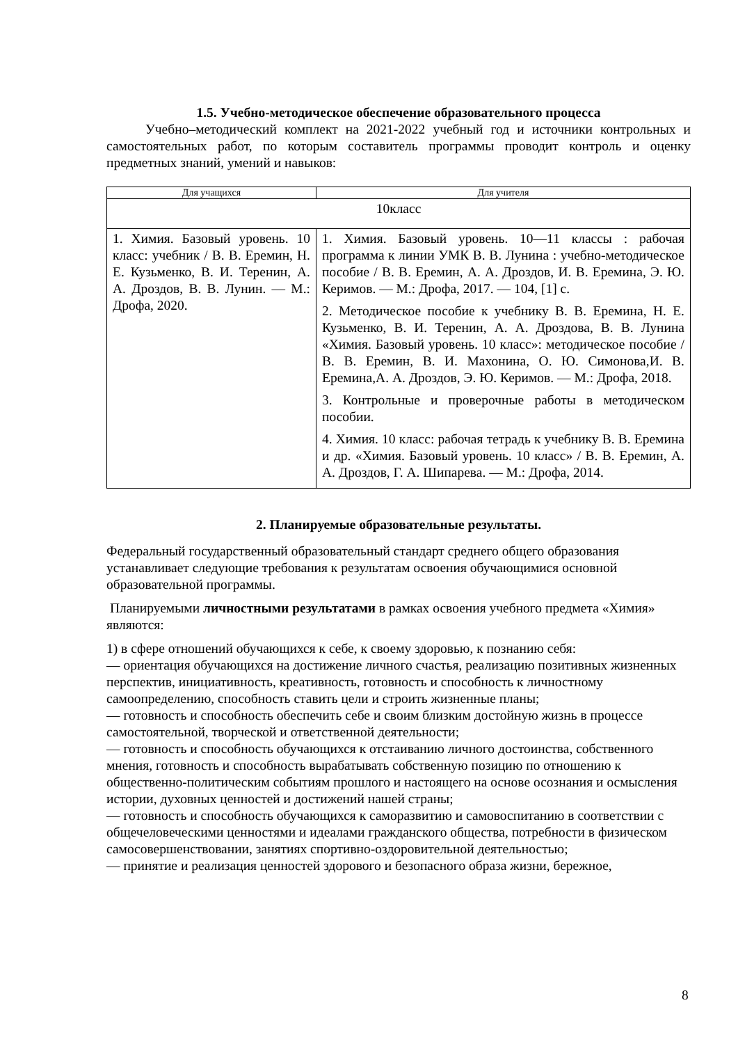1.5. Учебно-методическое обеспечение образовательного процесса
Учебно–методический комплект на 2021-2022 учебный год и источники контрольных и самостоятельных работ, по которым составитель программы проводит контроль и оценку предметных знаний, умений и навыков:
| Для учащихся | Для учителя |
| --- | --- |
| 10класс | |
| 1. Химия. Базовый уровень. 10 класс: учебник / В. В. Еремин, Н. Е. Кузьменко, В. И. Теренин, А. А. Дроздов, В. В. Лунин. — М.: Дрофа, 2020. | 1. Химия. Базовый уровень. 10—11 классы : рабочая программа к линии УМК В. В. Лунина : учебно-методическое пособие / В. В. Еремин, А. А. Дроздов, И. В. Еремина, Э. Ю. Керимов. — М.: Дрофа, 2017. — 104, [1] с. 2. Методическое пособие к учебнику В. В. Еремина, Н. Е. Кузьменко, В. И. Теренин, А. А. Дроздова, В. В. Лунина «Химия. Базовый уровень. 10 класс»: методическое пособие / В. В. Еремин, В. И. Махонина, О. Ю. Симонова,И. В. Еремина,А. А. Дроздов, Э. Ю. Керимов. — М.: Дрофа, 2018. 3. Контрольные и проверочные работы в методическом пособии. 4. Химия. 10 класс: рабочая тетрадь к учебнику В. В. Еремина и др. «Химия. Базовый уровень. 10 класс» / В. В. Еремин, А. А. Дроздов, Г. А. Шипарева. — М.: Дрофа, 2014. |
2. Планируемые образовательные результаты.
Федеральный государственный образовательный стандарт среднего общего образования устанавливает следующие требования к результатам освоения обучающимися основной образовательной программы.
Планируемыми личностными результатами в рамках освоения учебного предмета «Химия» являются:
1) в сфере отношений обучающихся к себе, к своему здоровью, к познанию себя:
— ориентация обучающихся на достижение личного счастья, реализацию позитивных жизненных перспектив, инициативность, креативность, готовность и способность к личностному самоопределению, способность ставить цели и строить жизненные планы;
— готовность и способность обеспечить себе и своим близким достойную жизнь в процессе самостоятельной, творческой и ответственной деятельности;
— готовность и способность обучающихся к отстаиванию личного достоинства, собственного мнения, готовность и способность вырабатывать собственную позицию по отношению к общественно-политическим событиям прошлого и настоящего на основе осознания и осмысления истории, духовных ценностей и достижений нашей страны;
— готовность и способность обучающихся к саморазвитию и самовоспитанию в соответствии с общечеловеческими ценностями и идеалами гражданского общества, потребности в физическом самосовершенствовании, занятиях спортивно-оздоровительной деятельностью;
— принятие и реализация ценностей здорового и безопасного образа жизни, бережное,
8